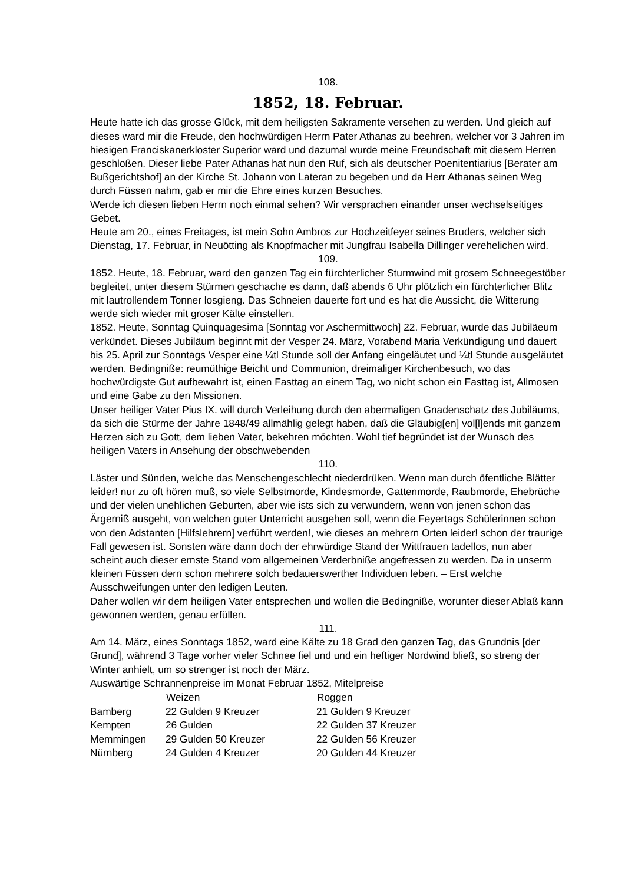108.
1852, 18. Februar.
Heute hatte ich das grosse Glück, mit dem heiligsten Sakramente versehen zu werden. Und gleich auf dieses ward mir die Freude, den hochwürdigen Herrn Pater Athanas zu beehren, welcher vor 3 Jahren im hiesigen Franciskanerkloster Superior ward und dazumal wurde meine Freundschaft mit diesem Herren geschloßen. Dieser liebe Pater Athanas hat nun den Ruf, sich als deutscher Poenitentiarius [Berater am Bußgerichtshof] an der Kirche St. Johann von Lateran zu begeben und da Herr Athanas seinen Weg durch Füssen nahm, gab er mir die Ehre eines kurzen Besuches.
Werde ich diesen lieben Herrn noch einmal sehen? Wir versprachen einander unser wechselseitiges Gebet.
Heute am 20., eines Freitages, ist mein Sohn Ambros zur Hochzeitfeyer seines Bruders, welcher sich Dienstag, 17. Februar, in Neuötting als Knopfmacher mit Jungfrau Isabella Dillinger verehelichen wird.
109.
1852. Heute, 18. Februar, ward den ganzen Tag ein fürchterlicher Sturmwind mit grosem Schneegestöber begleitet, unter diesem Stürmen geschache es dann, daß abends 6 Uhr plötzlich ein fürchterlicher Blitz mit lautrollendem Tonner losgieng. Das Schneien dauerte fort und es hat die Aussicht, die Witterung werde sich wieder mit groser Kälte einstellen.
1852. Heute, Sonntag Quinquagesima [Sonntag vor Aschermittwoch] 22. Februar, wurde das Jubiläeum verkündet. Dieses Jubiläum beginnt mit der Vesper 24. März, Vorabend Maria Verkündigung und dauert bis 25. April zur Sonntags Vesper eine ¼tl Stunde soll der Anfang eingeläutet und ¼tl Stunde ausgeläutet werden. Bedingniße: reumüthige Beicht und Communion, dreimaliger Kirchenbesuch, wo das hochwürdigste Gut aufbewahrt ist, einen Fasttag an einem Tag, wo nicht schon ein Fasttag ist, Allmosen und eine Gabe zu den Missionen.
Unser heiliger Vater Pius IX. will durch Verleihung durch den abermaligen Gnadenschatz des Jubiläums, da sich die Stürme der Jahre 1848/49 allmählig gelegt haben, daß die Gläubig[en] vol[l]ends mit ganzem Herzen sich zu Gott, dem lieben Vater, bekehren möchten. Wohl tief begründet ist der Wunsch des heiligen Vaters in Ansehung der obschwebenden
110.
Läster und Sünden, welche das Menschengeschlecht niederdrüken. Wenn man durch öfentliche Blätter leider! nur zu oft hören muß, so viele Selbstmorde, Kindesmorde, Gattenmorde, Raubmorde, Ehebrüche und der vielen unehlichen Geburten, aber wie ists sich zu verwundern, wenn von jenen schon das Ärgerniß ausgeht, von welchen guter Unterricht ausgehen soll, wenn die Feyertags Schülerinnen schon von den Adstanten [Hilfslehrern] verführt werden!, wie dieses an mehrern Orten leider! schon der traurige Fall gewesen ist. Sonsten wäre dann doch der ehrwürdige Stand der Wittfrauen tadellos, nun aber scheint auch dieser ernste Stand vom allgemeinen Verderbniße angefressen zu werden. Da in unserm kleinen Füssen dern schon mehrere solch bedauerswerther Individuen leben. – Erst welche Ausschweifungen unter den ledigen Leuten.
Daher wollen wir dem heiligen Vater entsprechen und wollen die Bedingniße, worunter dieser Ablaß kann gewonnen werden, genau erfüllen.
111.
Am 14. März, eines Sonntags 1852, ward eine Kälte zu 18 Grad den ganzen Tag, das Grundnis [der Grund], während 3 Tage vorher vieler Schnee fiel und und ein heftiger Nordwind bließ, so streng der Winter anhielt, um so strenger ist noch der März.
Auswärtige Schrannenpreise im Monat Februar 1852, Mitelpreise
| | Weizen | Roggen |
| --- | --- | --- |
| Bamberg | 22 Gulden 9 Kreuzer | 21 Gulden 9 Kreuzer |
| Kempten | 26 Gulden | 22 Gulden 37 Kreuzer |
| Memmingen | 29 Gulden 50 Kreuzer | 22 Gulden 56 Kreuzer |
| Nürnberg | 24 Gulden 4 Kreuzer | 20 Gulden 44 Kreuzer |